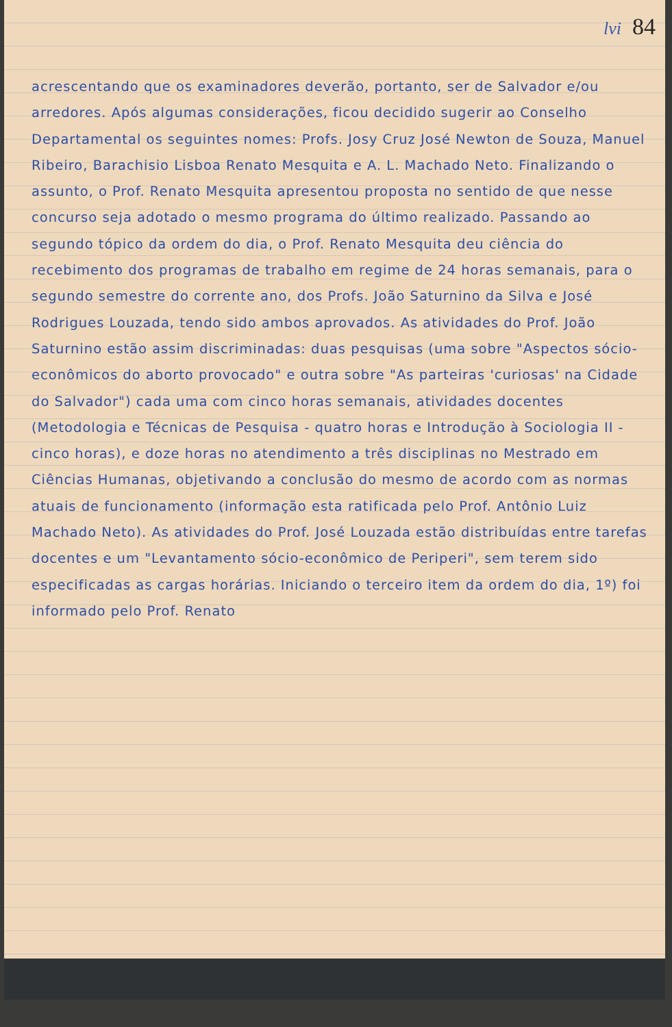lvi 84
acrescentando que os examinadores deverão, portanto, ser de Salvador e/ou arredores. Após algumas considerações, ficou decidido sugerir ao Conselho Departamental os seguintes nomes: Profs. Josy Cruz José Newton de Souza, Manuel Ribeiro, Barachisio Lisboa Renato Mesquita e A. L. Machado Neto. Finalizando o assunto, o Prof. Renato Mesquita apresentou proposta no sentido de que nesse concurso seja adotado o mesmo programa do último realizado. Passando ao segundo tópico da ordem do dia, o Prof. Renato Mesquita deu ciência do recebimento dos programas de trabalho em regime de 24 horas semanais, para o segundo semestre do corrente ano, dos Profs. João Saturnino da Silva e José Rodrigues Louzada, tendo sido ambos aprovados. As atividades do Prof. João Saturnino estão assim discriminadas: duas pesquisas (uma sobre "Aspectos sócio-econômicos do aborto provocado" e outra sobre "As parteiras 'curiosas' na Cidade do Salvador") cada uma com cinco horas semanais, atividades docentes (Metodologia e Técnicas de Pesquisa - quatro horas e Introdução à Sociologia II - cinco horas), e doze horas no atendimento a três disciplinas no Mestrado em Ciências Humanas, objetivando a conclusão do mesmo de acordo com as normas atuais de funcionamento (informação esta ratificada pelo Prof. Antônio Luiz Machado Neto). As atividades do Prof. José Louzada estão distribuídas entre tarefas docentes e um "Levantamento sócio-econômico de Periperi", sem terem sido especificadas as cargas horárias. Iniciando o terceiro item da ordem do dia, 1º) foi informado pelo Prof. Renato